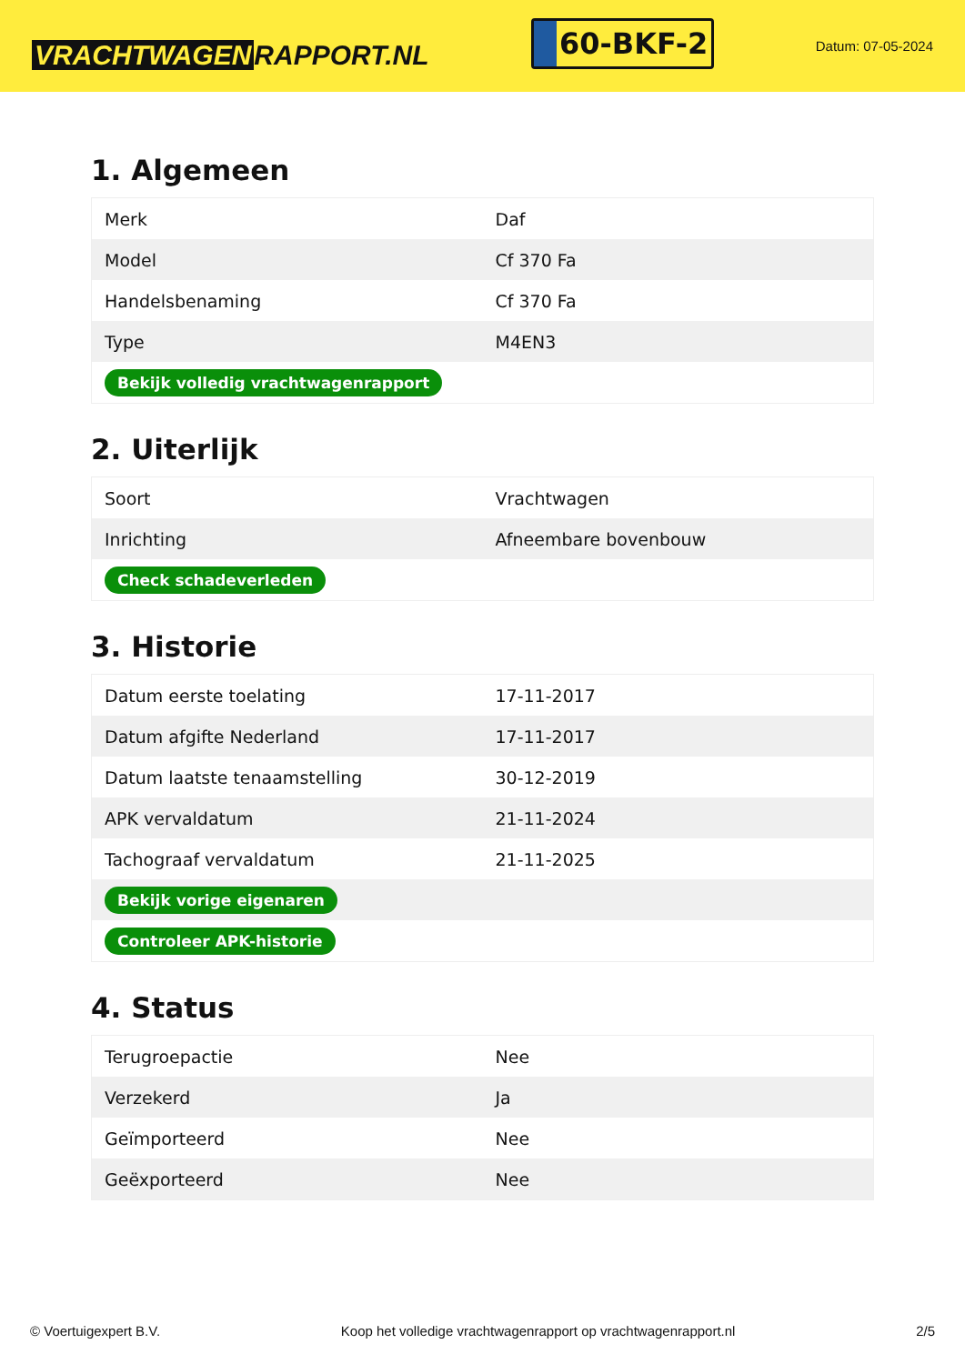VRACHTWAGEN RAPPORT.NL
60-BKF-2
Datum: 07-05-2024
1. Algemeen
| Merk | Daf |
| Model | Cf 370 Fa |
| Handelsbenaming | Cf 370 Fa |
| Type | M4EN3 |
| Bekijk volledig vrachtwagenrapport | |
2. Uiterlijk
| Soort | Vrachtwagen |
| Inrichting | Afneembare bovenbouw |
| Check schadeverleden | |
3. Historie
| Datum eerste toelating | 17-11-2017 |
| Datum afgifte Nederland | 17-11-2017 |
| Datum laatste tenaamstelling | 30-12-2019 |
| APK vervaldatum | 21-11-2024 |
| Tachograaf vervaldatum | 21-11-2025 |
| Bekijk vorige eigenaren | |
| Controleer APK-historie | |
4. Status
| Terugroepactie | Nee |
| Verzekerd | Ja |
| Geïmporteerd | Nee |
| Geëxporteerd | Nee |
© Voertuigexpert B.V. Koop het volledige vrachtwagenrapport op vrachtwagenrapport.nl 2/5